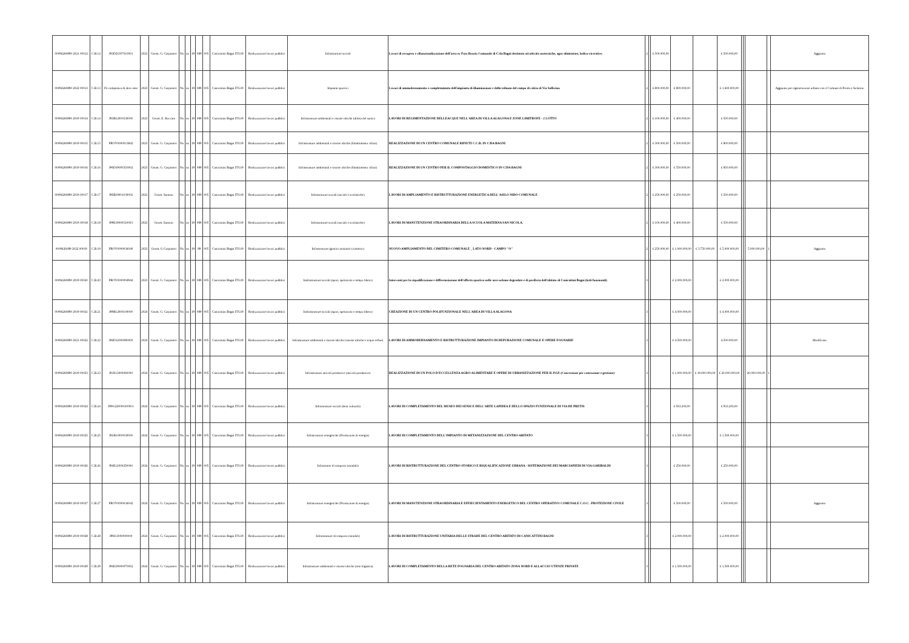| 00094260890 2021 00012 | C.B.12 | J93D21007010001 | 2023 | Geom. G. Carpinteri | No | no | 19 | 089 | 005 | Canicattini Bagni ITG19 | Realizzazione lavori pubblici | Infrastrutture sociali | Lavori di recupero e rifunzionalizzazione dell'area ex Foro Boario Comunale di C/da Bagni destinato ad attività zootecniche, agro-alimentare, ludico-ricreative. | 2 | | € 500.000,00 | | | € 500.000,00 | | | | | Aggiunto |
| 00094260890 2022 00013 | C.B.13 | Di comptenza di altro ente | 2023 | Geom. G. Carpinteri | No | no | 19 | 089 | 005 | Canicattini Bagni ITG19 | Realizzazione lavori pubblici | Impianti sportivi | Lavori di ammodernamento e completamento dell'impianto di illuminazione e della tribuna del campo di calcio di Via Solferino | 2 | | € 800.000,00 | € 800.000,00 | | € 1.600.000,00 | | | | | Aggiunto per rigenerazione urbana con il Comune di Priolo e Solarino |
| 00094260890 2019 00014 | C.B.14 | J93B12000330000 | 2023 | Geom. E. Roccaro | No | no | 19 | 089 | 005 | Canicattini Bagni ITG19 | Realizzazione lavori pubblici | Infrastrutture ambientali e risorse idriche (difesa del suolo) | LAVORI DI REGIMENTAZIONE DELLEACQUE NELL'AREA DI VILLA ALAGONA E ZONE LIMITROFE - 2 LOTTO | 2 | | € 100.000,00 | € 400.000,00 | | € 500.000,00 | | | | | |
| 00094260890 2019 00015 | C.B.15 | PROV0000013842 | 2023 | Geom. G. Carpinteri | No | no | 19 | 089 | 005 | Canicattini Bagni ITG19 | Realizzazione lavori pubblici | Infrastrutture ambientali e risorse idriche (Smaltimento rifiuti) | REALIZZAZIONE DI UN CENTRO COMUNALE RIFIUTI C.C.R. IN C/DA BAGNI | 2 | | € 300.000,00 | € 500.000,00 | | € 800.000,00 | | | | | |
| 00094260890 2019 00016 | C.B.16 | J96D19000350002 | 2023 | Geom. G. Carpinteri | No | no | 19 | 089 | 005 | Canicattini Bagni ITG19 | Realizzazione lavori pubblici | Infrastrutture ambientali e risorse idriche (Smaltimento rifiuti) | REALIZZAZIONE DI UN CENTRO PER IL COMPOSTAGGIO DOMESTICO IN C/DA BAGNI | 2 | | € 300.000,00 | € 550.000,00 | | € 850.000,00 | | | | | |
| 00094260890 2019 00017 | C.B.17 | J96B19001030002 | 2023 | Geom. Santoto | No | no | 19 | 089 | 005 | Canicattini Bagni ITG19 | Realizzazione lavori pubblici | Infrastrutture sociali (sociali e scolastiche) | LAVORI DI AMPLIAMENTO E RISTRUTTURAZIONE ENERGETICA DELL'ASILO NIDO COMUNALE | 2 | | € 250.000,00 | € 250.000,00 | | € 500.000,00 | | | | | |
| 00094260890 2019 00018 | C.B.18 | J99E19000510003 | 2023 | Geom. Santoro | No | no | 19 | 089 | 005 | Canicattini Bagni ITG19 | Realizzazione lavori pubblici | Infrastrutture sociali (sociali e scolastiche) | LAVORI DI MANUTENZIONE STRAORDINARIA DELLA SCUOLA MATERNA SAN NICOLA. | 2 | | € 100.000,00 | € 400.000,00 | | € 500.000,00 | | | | | |
| 0009426089 2022 00019 | C.B.19 | PROV0000034040 | 2023 | Geom. G.Carpinteri | No | no | 19 | 89 | 005 | Canicattini Bagni ITG19 | Realizzazione lavori pubblici | Infrastrutture igienico sanitarie (cimitero) | NUOVO AMPLIAMENTO DEL CIMITERO COMUNALE _ LATO NORD - CAMPO "O" | 2 | | € 250.000,00 | € 1.000.000,00 | € 3.750.000,00 | € 5.000.000,00 | | | 5.000.000,00 | 1 | Aggiunto |
| 00094260890 2019 00020 | C.B.20 | PROV0000004944 | 2023 | Geom. G. Carpinteri | No | no | 19 | 089 | 005 | Canicattini Bagni ITG19 | Realizzazione lavori pubblici | Insfrastrutture sociali (sport, spettacolo e tempo libero) | Interventi per la riqualificazione e differenziazione dell'offerta sportiva nelle aree urbane degradate e di periferia dell'abitato di Canicattini Bagni (lotti funzionali) | 3 | | | € 2.000.000,00 | | € 2.000.000,00 | | | | | |
| 00094260890 2019 00021 | C.B.21 | J99B12000100000 | 2024 | Geom. G. Carpinteri | No | no | 19 | 089 | 005 | Canicattini Bagni ITG19 | Realizzazione lavori pubblici | Insfrastrutture sociali (sport, spettacolo e tempo libero) | CREAZIONE DI UN CENTRO POLIFUNZIONALE NELL'AREA DI VILLA ALAGONA | 3 | | | € 4.000.000,00 | | € 4.000.000,00 | | | | | |
| 00094260890 2021 00022 | C.B.22 | J96D12000080000 | 2024 | Geom. G. Carpinteri | No | no | 19 | 089 | 005 | Canicattini Bagni ITG19 | Realizzazione lavori pubblici | Infrastrutture ambientali e risorse idriche (risorse idriche e acque reflue) | LAVORI DI AMMODERNAMENTO E RISTRUTTURAZIONE IMPIANTO DI DEPURAZIONE COMUNALE E OPERE FOGNARIE | 3 | | | € 4.500.000,00 | | 4.500.000,00 | | | | | Modificato |
| 00094260890 2019 00023 | C.B.23 | J91E13000060000 | 2024 | Geom. G. Carpinteri | No | no | 19 | 089 | 005 | Canicattini Bagni ITG19 | Realizzazione lavori pubblici | Infrastrutture attività produttive (attività produttive) | REALIZZAZIONE DI UN POLO D'ECCELLENZA AGRO-ALIMENTARE E OPERE DI URBANIZZAZIONE PER IL P.I.P. (Concessione per costruzione e gestione) | 3 | | | € 1.000.000,00 | € 19.000.000,00 | € 20.000.000,00 | | | 20.000.000,00 | 1 | |
| 00094260890 2019 00024 | C.B.24 | J99G220000100001 | 2024 | Geom. G. Carpinteri | No | no | 19 | 089 | 005 | Canicattini Bagni ITG19 | Realizzazione lavori pubblici | Infrastrutture sociali (beni culturali) | LAVORI DI COMPLETAMENTO DEL MUSEO DEI SENSI E DELL'ARTE LAPIDEA E DELLO SPAZIO FUNZIONALE DI VIA DE PRETIS | 3 | | | € 933.200,00 | | € 933.200,00 | | | | | |
| 00094260890 2019 00025 | C.B.25 | J91B10000030000 | 2024 | Geom. G. Carpinteri | No | no | 19 | 089 | 005 | Canicattini Bagni ITG19 | Realizzazione lavori pubblici | Infrastrutture energetiche (Produzione di energia) | LAVORI DI COMPLETAMENTO DELL'IMPIANTO DI METANIZZAZIONE DEL CENTRO ABITATO | 3 | | | € 1.500.000,00 | | € 1.500.000,00 | | | | | |
| 00094260890 2019 00026 | C.B.26 | J94E12000250000 | 2024 | Geom. G. Carpinteri | No | no | 19 | 089 | 005 | Canicattini Bagni ITG19 | Realizzazione lavori pubblici | Infrastrutte di trasporto (stradali) | LAVORI DI RISTRUTTURAZIONE DEL CENTRO STORICO E RIQUALIFICAZIONE URBANA - SISTEMAZIONE DEI MARCIAPIEDI DI VIA GARIBALDI | 3 | | | € 250.000,00 | | € 250.000,00 | | | | | |
| 00094260890 2019 00027 | C.B.27 | PROV0000034042 | 2024 | Geom. G. Carpinteri | No | no | 19 | 089 | 005 | Canicattini Bagni ITG19 | Realizzazione lavori pubblici | Infrastrutture energetiche (Produzione di energia) | LAVORI DI MANUTENZIONE STRAORDINARIA E EFFIECIENTAMENTO ENERGETICO DEL CENTRO OPERATIVO COMUNALE C.O.C. -PROTEZIONE CIVILE | 3 | | | € 500.000,00 | | € 500.000,00 | | | | | Aggiunto |
| 00094260890 2019 00028 | C.B.28 | J99J13000000000 | 2024 | Geom. G. Carpinteri | No | no | 19 | 089 | 005 | Canicattini Bagni ITG19 | Realizzazione lavori pubblici | Infrastrutture di trasporto (stradali) | LAVORI DI RISTRUTTURAZIONE UNITARIA DELLE STRADE DEL CENTRO ABITATO DI CANICATTINI BAGNI | 3 | | | € 2.000.000,00 | | € 2.000.000,00 | | | | | |
| 00094260890 2019 00029 | C.B.29 | J96H19000070002 | 2024 | Geom. G. Carpinteri | No | no | 19 | 089 | 005 | Canicattini Bagni ITG19 | Realizzazione lavori pubblici | Infrastrutture ambientali e risorse idriche (rete fognaria) | LAVORI DI COMPLETAMENTO DELLA RETE FOGNARIA DEL CENTRO ABITATO ZONA NORD E ALLACCIO UTENZE PRIVATE | 3 | | | € 1.500.000,00 | | € 1.500.000,00 | | | | | |